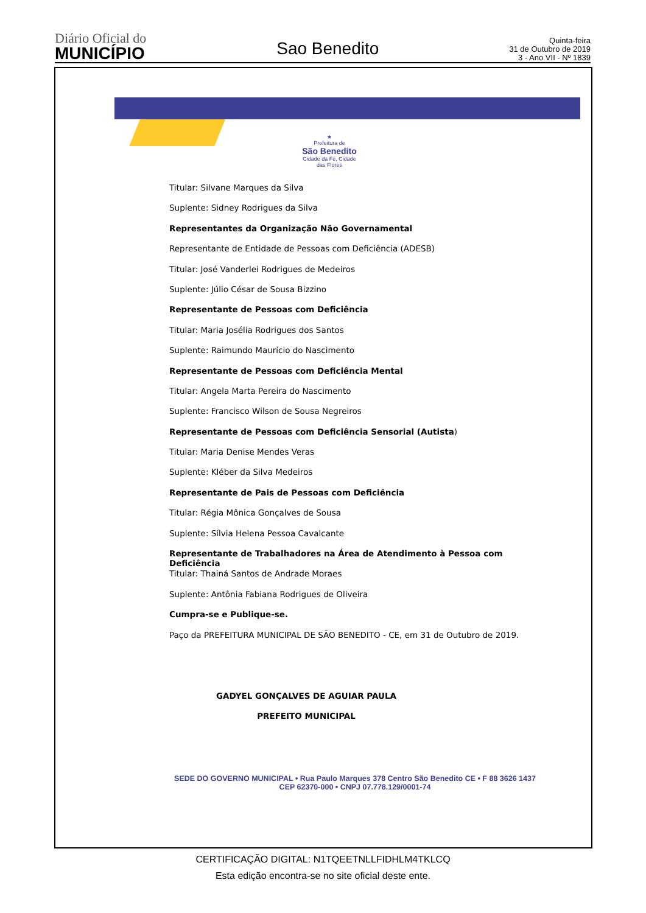Diário Oficial do
MUNICÍPIO
Sao Benedito
Quinta-feira
31 de Outubro de 2019
3 - Ano VII - Nº 1839
★
Prefeitura de
São Benedito
Cidade da Fé, Cidade das Flores
Titular: Silvane Marques da Silva
Suplente: Sidney Rodrigues da Silva
Representantes da Organização Não Governamental
Representante de Entidade de Pessoas com Deficiência (ADESB)
Titular: José Vanderlei Rodrigues de Medeiros
Suplente: Júlio César de Sousa Bizzino
Representante de Pessoas com Deficiência
Titular: Maria Josélia Rodrigues dos Santos
Suplente: Raimundo Maurício do Nascimento
Representante de Pessoas com Deficiência Mental
Titular: Angela Marta Pereira do Nascimento
Suplente: Francisco Wilson de Sousa Negreiros
Representante de Pessoas com Deficiência Sensorial (Autista)
Titular: Maria Denise Mendes Veras
Suplente: Kléber da Silva Medeiros
Representante de Pais de Pessoas com Deficiência
Titular: Régia Mônica Gonçalves de Sousa
Suplente: Sílvia Helena Pessoa Cavalcante
Representante de Trabalhadores na Área de Atendimento à Pessoa com Deficiência
Titular: Thainá Santos de Andrade Moraes
Suplente: Antônia Fabiana Rodrigues de Oliveira
Cumpra-se e Publique-se.
Paço da PREFEITURA MUNICIPAL DE SÃO BENEDITO - CE, em 31 de Outubro de 2019.
GADYEL GONÇALVES DE AGUIAR PAULA
PREFEITO MUNICIPAL
SEDE DO GOVERNO MUNICIPAL • Rua Paulo Marques 378 Centro São Benedito CE • F 88 3626 1437
CEP 62370-000 • CNPJ 07.778.129/0001-74
CERTIFICAÇÃO DIGITAL: N1TQEETNLLFIDHLM4TKLCQ
Esta edição encontra-se no site oficial deste ente.